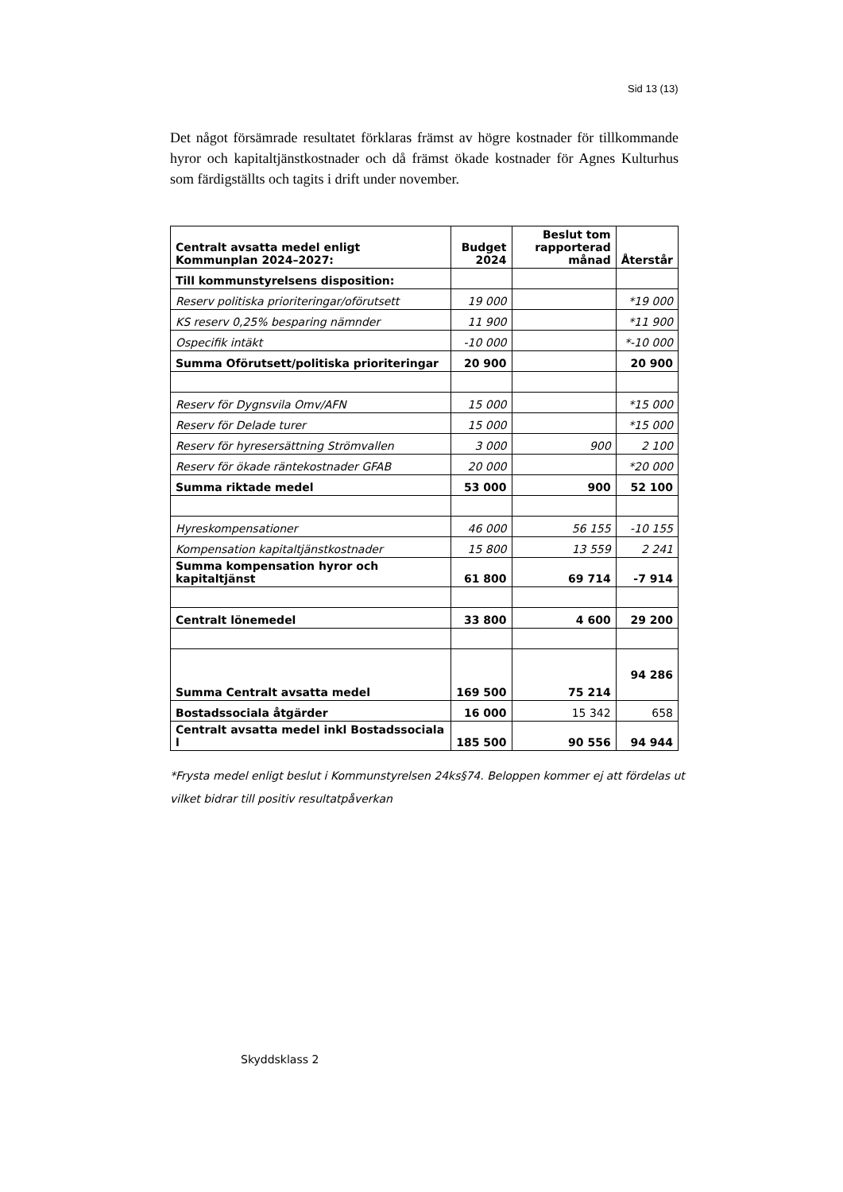Sid 13 (13)
Det något försämrade resultatet förklaras främst av högre kostnader för tillkommande hyror och kapitaltjänstkostnader och då främst ökade kostnader för Agnes Kulturhus som färdigställts och tagits i drift under november.
| Centralt avsatta medel enligt Kommunplan 2024–2027: | Budget 2024 | Beslut tom rapporterad månad | Återstår |
| --- | --- | --- | --- |
| Till kommunstyrelsens disposition: | | | |
| Reserv politiska prioriteringar/oförutsett | 19 000 | | *19 000 |
| KS reserv 0,25% besparing nämnder | 11 900 | | *11 900 |
| Ospecifik intäkt | -10 000 | | *-10 000 |
| Summa Oförutsett/politiska prioriteringar | 20 900 | | 20 900 |
| Reserv för Dygnsvila Omv/AFN | 15 000 | | *15 000 |
| Reserv för Delade turer | 15 000 | | *15 000 |
| Reserv för hyresersättning Strömvallen | 3 000 | 900 | 2 100 |
| Reserv för ökade räntekostnader GFAB | 20 000 | | *20 000 |
| Summa riktade medel | 53 000 | 900 | 52 100 |
| Hyreskompensationer | 46 000 | 56 155 | -10 155 |
| Kompensation kapitaltjänstkostnader | 15 800 | 13 559 | 2 241 |
| Summa kompensation hyror och kapitaltjänst | 61 800 | 69 714 | -7 914 |
| Centralt lönemedel | 33 800 | 4 600 | 29 200 |
| Summa Centralt avsatta medel | 169 500 | 75 214 | 94 286 |
| Bostadssociala åtgärder | 16 000 | 15 342 | 658 |
| Centralt avsatta medel inkl Bostadssociala l | 185 500 | 90 556 | 94 944 |
*Frysta medel enligt beslut i Kommunstyrelsen 24ks§74. Beloppen kommer ej att fördelas ut vilket bidrar till positiv resultatpåverkan
Skyddsklass 2